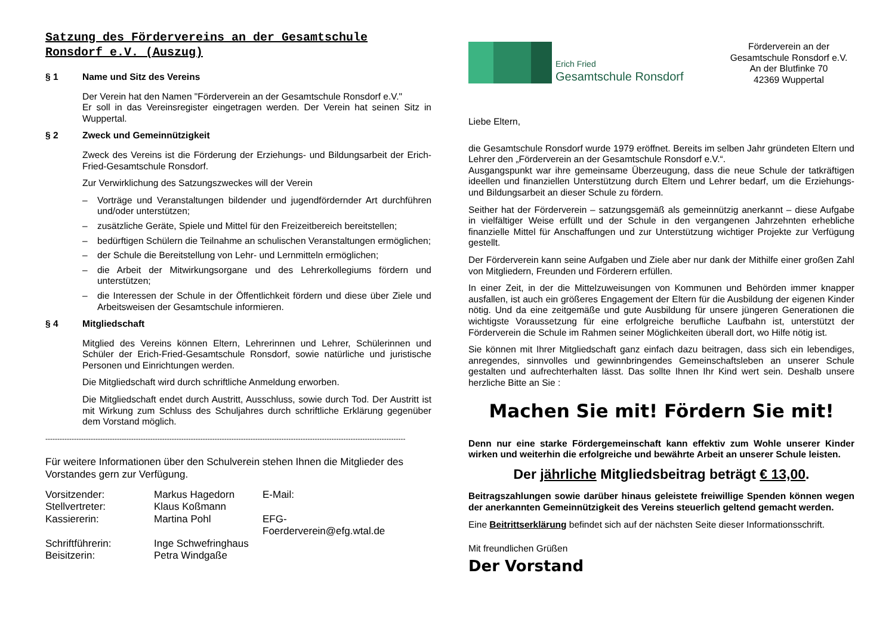Satzung des Fördervereins an der Gesamtschule Ronsdorf e.V. (Auszug)
§ 1 Name und Sitz des Vereins
Der Verein hat den Namen "Förderverein an der Gesamtschule Ronsdorf e.V."
Er soll in das Vereinsregister eingetragen werden. Der Verein hat seinen Sitz in Wuppertal.
§ 2 Zweck und Gemeinnützigkeit
Zweck des Vereins ist die Förderung der Erziehungs- und Bildungsarbeit der Erich-Fried-Gesamtschule Ronsdorf.
Zur Verwirklichung des Satzungszweckes will der Verein
– Vorträge und Veranstaltungen bildender und jugendfördernder Art durchführen und/oder unterstützen;
– zusätzliche Geräte, Spiele und Mittel für den Freizeitbereich bereitstellen;
– bedürftigen Schülern die Teilnahme an schulischen Veranstaltungen ermöglichen;
– der Schule die Bereitstellung von Lehr- und Lernmitteln ermöglichen;
– die Arbeit der Mitwirkungsorgane und des Lehrerkollegiums fördern und unterstützen;
– die Interessen der Schule in der Öffentlichkeit fördern und diese über Ziele und Arbeitsweisen der Gesamtschule informieren.
§ 4 Mitgliedschaft
Mitglied des Vereins können Eltern, Lehrerinnen und Lehrer, Schülerinnen und Schüler der Erich-Fried-Gesamtschule Ronsdorf, sowie natürliche und juristische Personen und Einrichtungen werden.
Die Mitgliedschaft wird durch schriftliche Anmeldung erworben.
Die Mitgliedschaft endet durch Austritt, Ausschluss, sowie durch Tod. Der Austritt ist mit Wirkung zum Schluss des Schuljahres durch schriftliche Erklärung gegenüber dem Vorstand möglich.
-------------------------------------------------------------------------------------------------------------------------------------------------------
Für weitere Informationen über den Schulverein stehen Ihnen die Mitglieder des Vorstandes gern zur Verfügung.
| Vorsitzender: | Markus Hagedorn | E-Mail: |
| Stellvertreter: | Klaus Koßmann | |
| Kassiererin: | Martina Pohl | EFG-Foerderverein@efg.wtal.de |
| Schriftführerin: | Inge Schwefringhaus | |
| Beisitzerin: | Petra Windgaße | |
Erich Fried
Gesamtschule Ronsdorf
Förderverein an der
Gesamtschule Ronsdorf e.V.
An der Blutfinke 70
42369 Wuppertal
Liebe Eltern,
die Gesamtschule Ronsdorf wurde 1979 eröffnet. Bereits im selben Jahr gründeten Eltern und Lehrer den „Förderverein an der Gesamtschule Ronsdorf e.V.“.
Ausgangspunkt war ihre gemeinsame Überzeugung, dass die neue Schule der tatkräftigen ideellen und finanziellen Unterstützung durch Eltern und Lehrer bedarf, um die Erziehungs- und Bildungsarbeit an dieser Schule zu fördern.
Seither hat der Förderverein – satzungsgemäß als gemeinnützig anerkannt – diese Aufgabe in vielfältiger Weise erfüllt und der Schule in den vergangenen Jahrzehnten erhebliche finanzielle Mittel für Anschaffungen und zur Unterstützung wichtiger Projekte zur Verfügung gestellt.
Der Förderverein kann seine Aufgaben und Ziele aber nur dank der Mithilfe einer großen Zahl von Mitgliedern, Freunden und Förderern erfüllen.
In einer Zeit, in der die Mittelzuweisungen von Kommunen und Behörden immer knapper ausfallen, ist auch ein größeres Engagement der Eltern für die Ausbildung der eigenen Kinder nötig. Und da eine zeitgemäße und gute Ausbildung für unsere jüngeren Generationen die wichtigste Voraussetzung für eine erfolgreiche berufliche Laufbahn ist, unterstützt der Förderverein die Schule im Rahmen seiner Möglichkeiten überall dort, wo Hilfe nötig ist.
Sie können mit Ihrer Mitgliedschaft ganz einfach dazu beitragen, dass sich ein lebendiges, anregendes, sinnvolles und gewinnbringendes Gemeinschaftsleben an unserer Schule gestalten und aufrechterhalten lässt. Das sollte Ihnen Ihr Kind wert sein. Deshalb unsere herzliche Bitte an Sie :
Machen Sie mit! Fördern Sie mit!
Denn nur eine starke Fördergemeinschaft kann effektiv zum Wohle unserer Kinder wirken und weiterhin die erfolgreiche und bewährte Arbeit an unserer Schule leisten.
Der jährliche Mitgliedsbeitrag beträgt € 13,00.
Beitragszahlungen sowie darüber hinaus geleistete freiwillige Spenden können wegen der anerkannten Gemeinnützigkeit des Vereins steuerlich geltend gemacht werden.
Eine Beitrittserklärung befindet sich auf der nächsten Seite dieser Informationsschrift.
Mit freundlichen Grüßen
Der Vorstand